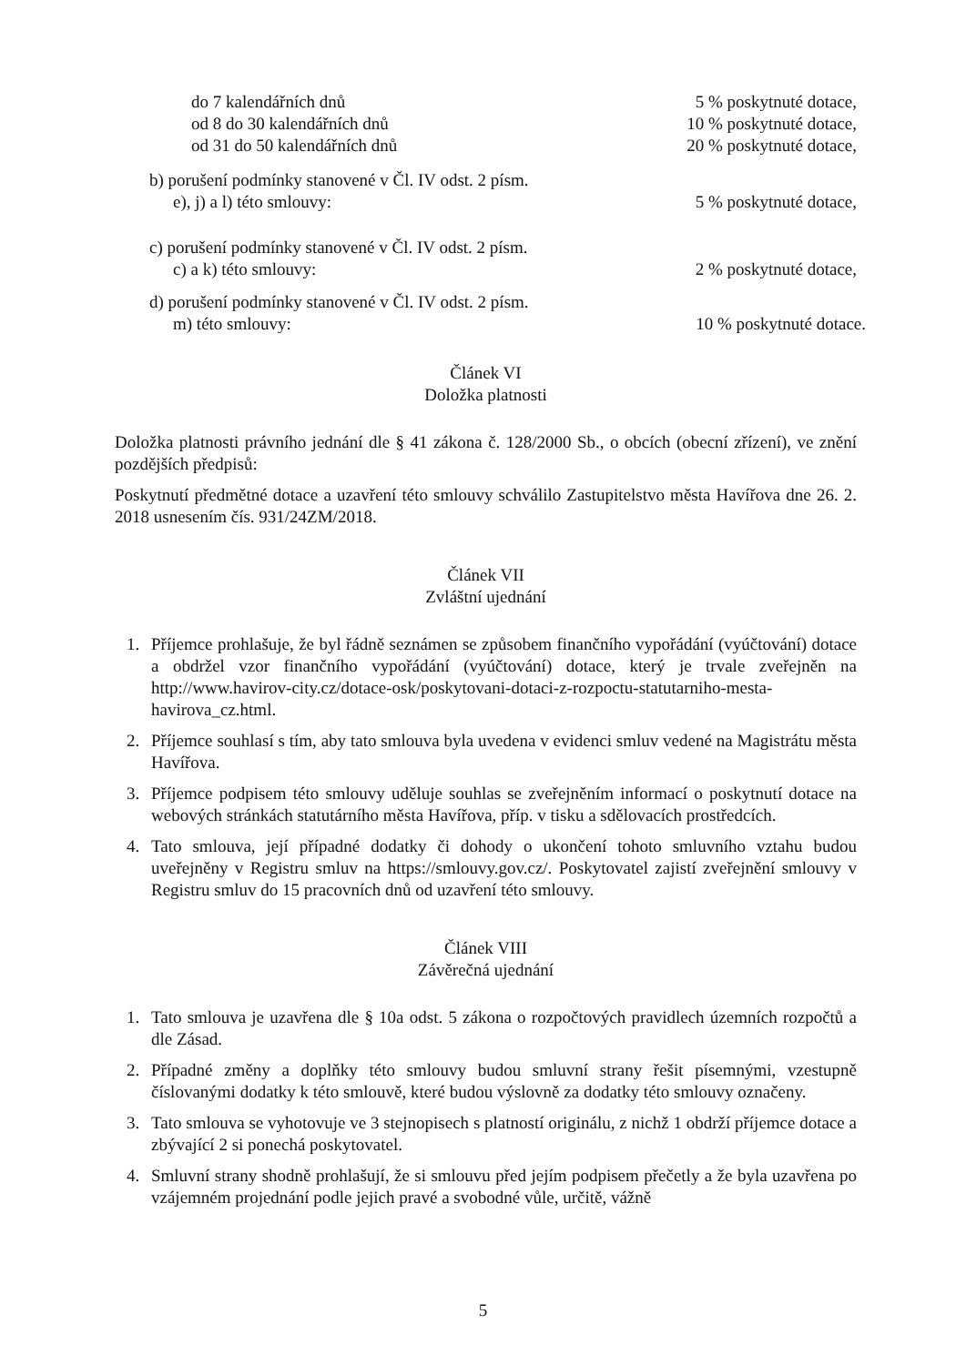do 7 kalendářních dnů 5 % poskytnuté dotace,
od 8 do 30 kalendářních dnů 10 % poskytnuté dotace,
od 31 do 50 kalendářních dnů 20 % poskytnuté dotace,
b) porušení podmínky stanovené v Čl. IV odst. 2 písm.
e), j) a l) této smlouvy: 5 % poskytnuté dotace,
c) porušení podmínky stanovené v Čl. IV odst. 2 písm.
c) a k) této smlouvy: 2 % poskytnuté dotace,
d) porušení podmínky stanovené v Čl. IV odst. 2 písm.
m) této smlouvy: 10 % poskytnuté dotace.
Článek VI
Doložka platnosti
Doložka platnosti právního jednání dle § 41 zákona č. 128/2000 Sb., o obcích (obecní zřízení), ve znění pozdějších předpisů:
Poskytnutí předmětné dotace a uzavření této smlouvy schválilo Zastupitelstvo města Havířova dne 26. 2. 2018 usnesením čís. 931/24ZM/2018.
Článek VII
Zvláštní ujednání
1. Příjemce prohlašuje, že byl řádně seznámen se způsobem finančního vypořádání (vyúčtování) dotace a obdržel vzor finančního vypořádání (vyúčtování) dotace, který je trvale zveřejněn na http://www.havirov-city.cz/dotace-osk/poskytovani-dotaci-z-rozpoctu-statutarniho-mesta-havirova_cz.html.
2. Příjemce souhlasí s tím, aby tato smlouva byla uvedena v evidenci smluv vedené na Magistrátu města Havířova.
3. Příjemce podpisem této smlouvy uděluje souhlas se zveřejněním informací o poskytnutí dotace na webových stránkách statutárního města Havířova, příp. v tisku a sdělovacích prostředcích.
4. Tato smlouva, její případné dodatky či dohody o ukončení tohoto smluvního vztahu budou uveřejněny v Registru smluv na https://smlouvy.gov.cz/. Poskytovatel zajistí zveřejnění smlouvy v Registru smluv do 15 pracovních dnů od uzavření této smlouvy.
Článek VIII
Závěrečná ujednání
1. Tato smlouva je uzavřena dle § 10a odst. 5 zákona o rozpočtových pravidlech územních rozpočtů a dle Zásad.
2. Případné změny a doplňky této smlouvy budou smluvní strany řešit písemnými, vzestupně číslovanými dodatky k této smlouvě, které budou výslovně za dodatky této smlouvy označeny.
3. Tato smlouva se vyhotovuje ve 3 stejnopisech s platností originálu, z nichž 1 obdrží příjemce dotace a zbývající 2 si ponechá poskytovatel.
4. Smluvní strany shodně prohlašují, že si smlouvu před jejím podpisem přečetly a že byla uzavřena po vzájemném projednání podle jejich pravé a svobodné vůle, určitě, vážně
5